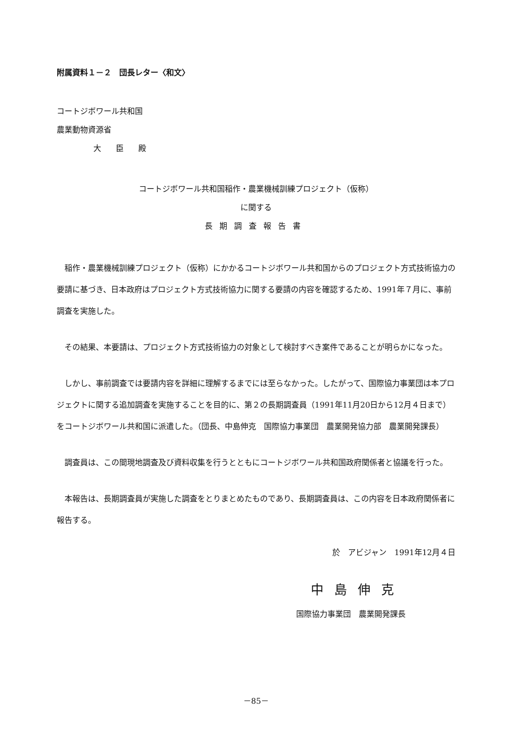附属資料１－２　団長レター〈和文〉
コートジボワール共和国
農業動物資源省
大臣殿
コートジボワール共和国稲作・農業機械訓練プロジェクト（仮称）
に関する
長期調査報告書
稲作・農業機械訓練プロジェクト（仮称）にかかるコートジボワール共和国からのプロジェクト方式技術協力の要請に基づき、日本政府はプロジェクト方式技術協力に関する要請の内容を確認するため、1991年７月に、事前調査を実施した。
その結果、本要請は、プロジェクト方式技術協力の対象として検討すべき案件であることが明らかになった。
しかし、事前調査では要請内容を詳細に理解するまでには至らなかった。したがって、国際協力事業団は本プロジェクトに関する追加調査を実施することを目的に、第２の長期調査員（1991年11月20日から12月４日まで）をコートジボワール共和国に派遣した。（団長、中島伸克　国際協力事業団　農業開発協力部　農業開発課長）
調査員は、この間現地調査及び資料収集を行うとともにコートジボワール共和国政府関係者と協議を行った。
本報告は、長期調査員が実施した調査をとりまとめたものであり、長期調査員は、この内容を日本政府関係者に報告する。
於　アビジャン　1991年12月４日
中島伸克
国際協力事業団　農業開発課長
－85－